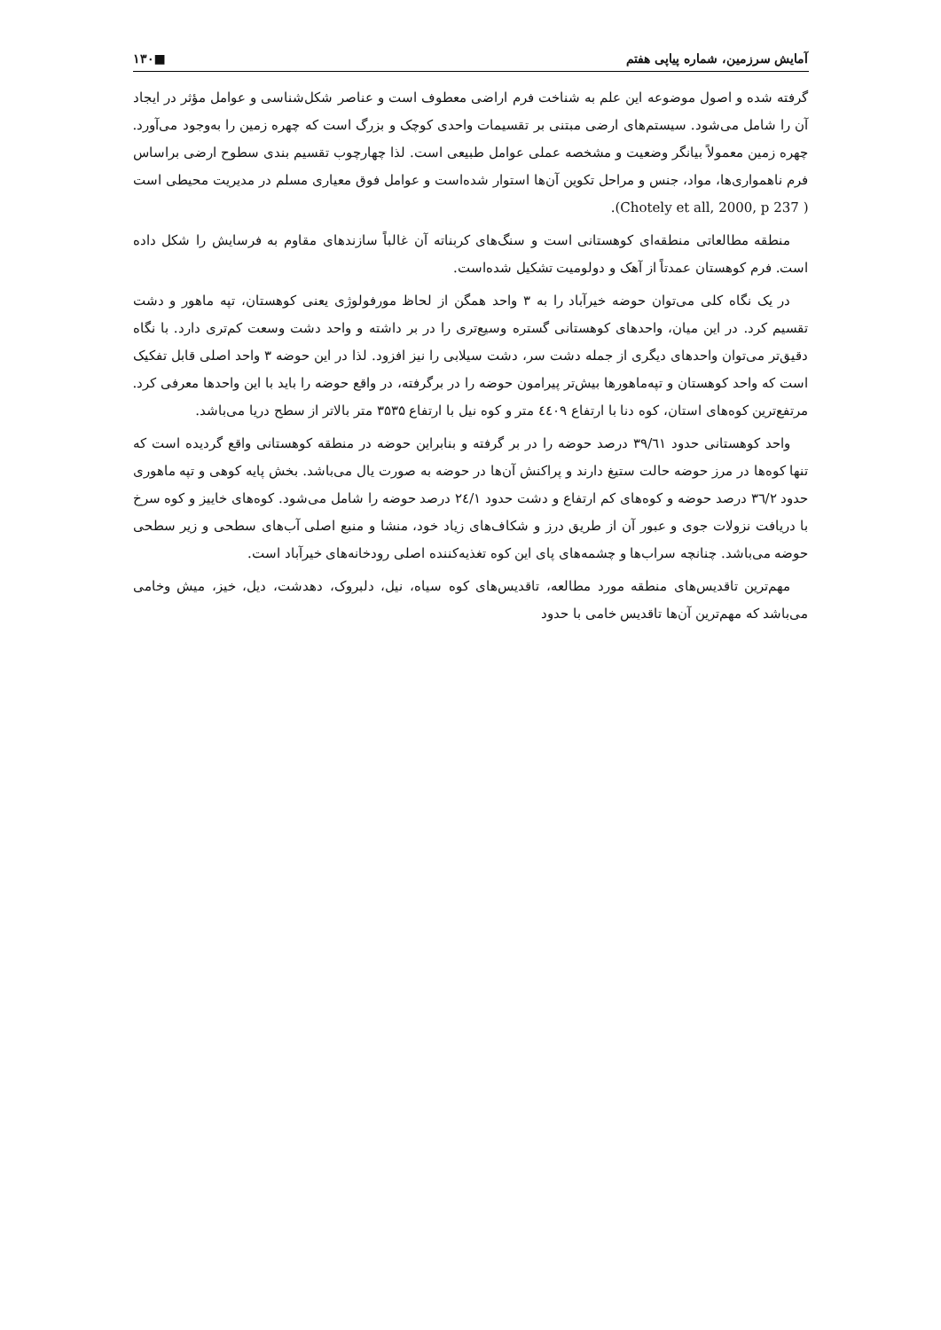آمایش سرزمین، شماره پیاپی هفتم ■۱۳۰
گرفته شده و اصول موضوعه این علم به شناخت فرم اراضی معطوف است و عناصر شکل‌شناسی و عوامل مؤثر در ایجاد آن را شامل می‌شود. سیستم‌های ارضی مبتنی بر تقسیمات واحدی کوچک و بزرگ است که چهره زمین را به‌وجود می‌آورد. چهره زمین معمولاً بیانگر وضعیت و مشخصه عملی عوامل طبیعی است. لذا چهارچوب تقسیم بندی سطوح ارضی براساس فرم ناهمواری‌ها، مواد، جنس و مراحل تکوین آن‌ها استوار شده‌است و عوامل فوق معیاری مسلم در مدیریت محیطی است ( Chotely et all, 2000, p 237).
منطقه مطالعاتی منطقه‌ای کوهستانی است و سنگ‌های کربناته آن غالباً سازندهای مقاوم به فرسایش را شکل داده است. فرم کوهستان عمدتاً از آهک و دولومیت تشکیل شده‌است.
در یک نگاه کلی می‌توان حوضه خیرآباد را به ۳ واحد همگن از لحاظ مورفولوژی یعنی کوهستان، تپه ماهور و دشت تقسیم کرد. در این میان، واحدهای کوهستانی گستره وسیع‌تری را در بر داشته و واحد دشت وسعت کم‌تری دارد. با نگاه دقیق‌تر می‌توان واحدهای دیگری از جمله دشت سر، دشت سیلابی را نیز افزود. لذا در این حوضه ۳ واحد اصلی قابل تفکیک است که واحد کوهستان و تپه‌ماهورها بیش‌تر پیرامون حوضه را در برگرفته، در واقع حوضه را باید با این واحدها معرفی کرد. مرتفع‌ترین کوه‌های استان، کوه دنا با ارتفاع ٤٤٠٩ متر و کوه نیل با ارتفاع ۳۵۳۵ متر بالاتر از سطح دریا می‌باشد.
واحد کوهستانی حدود ۳۹/٦١ درصد حوضه را در بر گرفته و بنابراین حوضه در منطقه کوهستانی واقع گردیده است که تنها کوه‌ها در مرز حوضه حالت ستیغ دارند و پراکنش آن‌ها در حوضه به صورت یال می‌باشد. بخش پایه کوهی و تپه ماهوری حدود ۳٦/۲ درصد حوضه و کوه‌های کم ارتفاع و دشت حدود ۲٤/۱ درصد حوضه را شامل می‌شود. کوه‌های خاییز و کوه سرخ با دریافت نزولات جوی و عبور آن از طریق درز و شکاف‌های زیاد خود، منشا و منبع اصلی آب‌های سطحی و زیر سطحی حوضه می‌باشد. چنانچه سراب‌ها و چشمه‌های پای این کوه تغذیه‌کننده اصلی رودخانه‌های خیرآباد است.
مهم‌ترین تاقدیس‌های منطقه مورد مطالعه، تاقدیس‌های کوه سیاه، نیل، دلبروک، دهدشت، دیل، خیز، میش وخامی می‌باشد که مهم‌ترین آن‌ها تاقدیس خامی با حدود